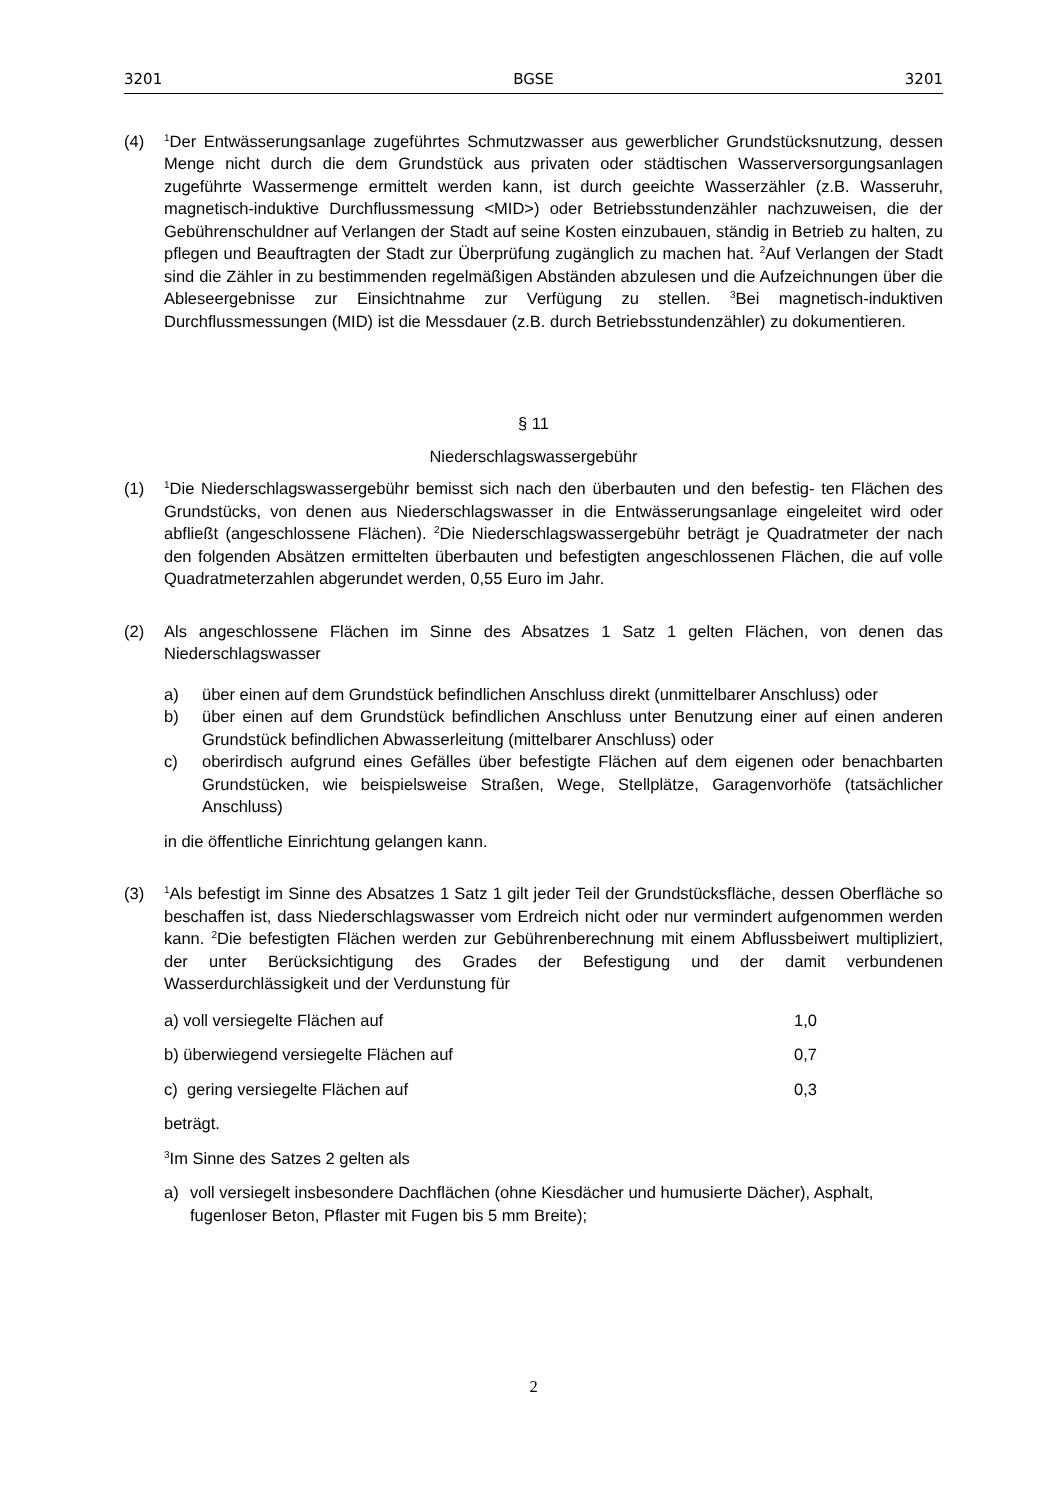3201 BGSE 3201
(4)
<sup>1</sup> Der Entwässerungsanlage zugeführtes Schmutzwasser aus gewerblicher Grundstücksnutzung, dessen Menge nicht durch die dem Grundstück aus privaten oder städtischen Wasserversorgungsanlagen zugeführte Wassermenge ermittelt werden kann, ist durch geeichte Wasserzähler (z.B. Wasseruhr, magnetisch-induktive Durchflussmessung <MID>) oder Betriebsstundenzähler nachzuweisen, die der Gebührenschuldner auf Verlangen der Stadt auf seine Kosten einzubauen, ständig in Betrieb zu halten, zu pflegen und Beauftragten der Stadt zur Überprüfung zugänglich zu machen hat. <sup>2</sup>Auf Verlangen der Stadt sind die Zähler in zu bestimmenden regelmäßigen Abständen abzulesen und die Aufzeichnungen über die Ableseergebnisse zur Einsichtnahme zur Verfügung zu stellen. <sup>3</sup>Bei magnetisch-induktiven Durchflussmessungen (MID) ist die Messdauer (z.B. durch Betriebsstundenzähler) zu dokumentieren.
§ 11
Niederschlagswassergebühr
(1)
<sup>1</sup> Die Niederschlagswassergebühr bemisst sich nach den überbauten und den befestig- ten Flächen des Grundstücks, von denen aus Niederschlagswasser in die Entwässerungsanlage eingeleitet wird oder abfließt (angeschlossene Flächen). <sup>2</sup>Die Niederschlagswassergebühr beträgt je Quadratmeter der nach den folgenden Absätzen ermittelten überbauten und befestigten angeschlossenen Flächen, die auf volle Quadratmeterzahlen abgerundet werden, 0,55 Euro im Jahr.
(2) Als angeschlossene Flächen im Sinne des Absatzes 1 Satz 1 gelten Flächen, von denen das Niederschlagswasser
a) über einen auf dem Grundstück befindlichen Anschluss direkt (unmittelbarer Anschluss) oder
b) über einen auf dem Grundstück befindlichen Anschluss unter Benutzung einer auf einen anderen Grundstück befindlichen Abwasserleitung (mittelbarer Anschluss) oder
c) oberirdisch aufgrund eines Gefälles über befestigte Flächen auf dem eigenen oder benachbarten Grundstücken, wie beispielsweise Straßen, Wege, Stellplätze, Garagenvorhöfe (tatsächlicher Anschluss)
in die öffentliche Einrichtung gelangen kann.
(3)
<sup>1</sup> Als befestigt im Sinne des Absatzes 1 Satz 1 gilt jeder Teil der Grundstücksfläche, dessen Oberfläche so beschaffen ist, dass Niederschlagswasser vom Erdreich nicht oder nur vermindert aufgenommen werden kann. <sup>2</sup>Die befestigten Flächen werden zur Gebührenberechnung mit einem Abflussbeiwert multipliziert, der unter Berücksichtigung des Grades der Befestigung und der damit verbundenen Wasserdurchlässigkeit und der Verdunstung für
a) voll versiegelte Flächen auf 1,0
b) überwiegend versiegelte Flächen auf 0,7
c) gering versiegelte Flächen auf 0,3
beträgt.
<sup>3</sup> Im Sinne des Satzes 2 gelten als
a) voll versiegelt insbesondere Dachflächen (ohne Kiesdächer und humusierte Dächer), Asphalt, fugenloser Beton, Pflaster mit Fugen bis 5 mm Breite);
2